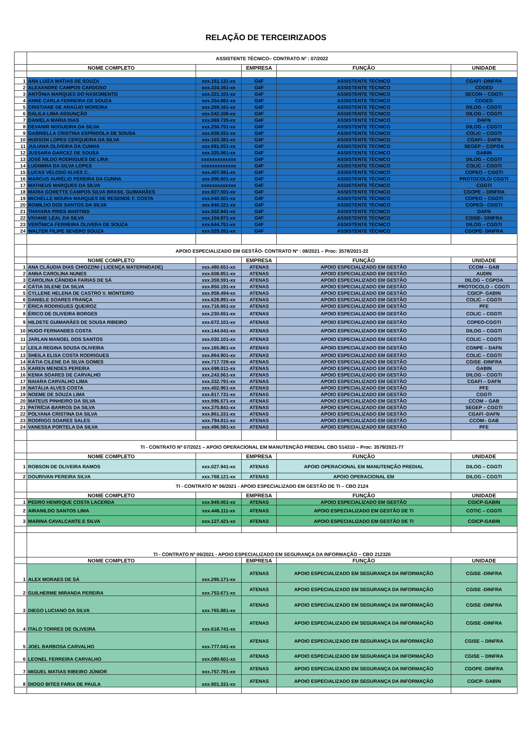RELAÇÃO DE TERCEIRIZADOS
| | ASSISTENTE TÉCNICO– CONTRATO Nº : 07/2022 | | | | |
| | NOME COMPLETO | | EMPRESA | FUNÇÃO | UNIDADE |
| 1 | ANA LUIZA MATIAS DE SOUZA | xxx.161.131-xx | G4F | ASSISTENTE TÉCNICO | CGAFI -DINFRA |
| 2 | ALEXANDRE CAMPOS CARDOSO | xxx.224.161-xx | G4F | ASSISTENTE TÉCNICO | COGED |
| 3 | ANTÔNIA MARQUES DO NASCIMENTO | xxx.321.101-xx | G4F | ASSISTENTE TÉCNICO | SECON – CGGTI |
| 4 | ANNE CARLA FERREIRA DE SOUZA | xxx.354.881-xx | G4F | ASSISTENTE TÉCNICO | COGED |
| 5 | CRISTIANE DE ARAÚJO MOREIRA | xxx.269.161-xx | G4F | ASSISTENTE TÉCNICO | DILOG – CGGTI |
| 6 | DALILA LIMA ASSUNÇÃO | xxx.542.106-xx | G4F | ASSISTENTE TÉCNICO | DILOG – CGGTI |
| 7 | DANIELA MARIA DIAS | xxx.069.735-xx | G4F | ASSISTENTE TÉCNICO | DAFN |
| 8 | DEVANIR NOGUEIRA DA SILVA | xxx.250.751-xx | G4F | ASSISTENTE TÉCNICO | DILOG – CGGTI |
| 9 | GABRIELLA CRISTINA ESPÍNDOLA DE SOUSA | xxx.658.551-xx | G4F | ASSISTENTE TÉCNICO | COLIC – CGGTI |
| 10 | HUDSON LOPES CERQUEIRA DA SILVA | xxx.103.381-xx | G4F | ASSISTENTE TÉCNICO | CGAFI – DAFN |
| 11 | JULIANA OLIVEIRA DA CUNHA | xxx.681.051-xx | G4F | ASSISTENTE TÉCNICO | SEGEP – CGPOA |
| 12 | JUSSARA GARCEZ DE SOUSA | xxx.325.061-xx | G4F | ASSISTENTE TÉCNICO | GABIN |
| 13 | JOSÉ NILDO RODRIGUES DE LIRA | xxxxxxxxxxxxx | G4F | ASSISTENTE TÉCNICO | DILOG – CGGTI |
| 14 | LUDIMIRA DA SILVA LOPES | xxxxxxxxxxxxx | G4F | ASSISTENTE TÉCNICO | COLIC – CGGTI |
| 15 | LUCAS VELOSO ALVES C. | xxx.407.081-xx | G4F | ASSISTENTE TÉCNICO | COPEO – CGGTI |
| 16 | MARCUS AURÉLIO PEREIRA DA CUNHA | xxx.006.601-xx | G4F | ASSISTENTE TÉCNICO | PROTOCOLO/ CGGTI |
| 17 | MATHEUS MARQUES DA SILVA | xxxxxxxxxxxxx | G4F | ASSISTENTE TÉCNICO | CGGTI |
| 18 | MARIA GORETTE CAMPOS SILVA BRASIL GUIMARÃES | xxx.827.501-xx | G4F | ASSISTENTE TÉCNICO | CGOPE – DINFRA |
| 19 | MICHELLE MOURA MARQUES DE RESENDE F. COSTA | xxx.040.501-xx | G4F | ASSISTENTE TÉCNICO | COPEO – CGGTI |
| 20 | ROMILDO DOS SANTOS DA SILVA | xxx.940.221-xx | G4F | ASSISTENTE TÉCNICO | COPEO– CGGTI |
| 21 | THAYARA PIRES MARTINS | xxx.502.941-xx | G4F | ASSISTENTE TÉCNICO | DAFN |
| 22 | VIVIANE LEAL DA SILVA | xxx.104.971-xx | G4F | ASSISTENTE TÉCNICO | CGISE– DINFRA |
| 23 | VERÔNICA FERREIRA OLIVERA DE SOUZA | xxx.644.751-xx | G4F | ASSISTENTE TÉCNICO | DILOG – CGGTI |
| 24 | WALTER FILIPE SEVERO SOUZA | xxx.529.261-xx | G4F | ASSISTENTE TÉCNICO | CGOPE- DINFRA |
| | APOIO ESPECIALIZADO EM GESTÃO- CONTRATO Nº : 08/2021 – Proc: 3578/2021-22 | | | | |
| | NOME COMPLETO | | EMPRESA | FUNÇÃO | UNIDADE |
| 1 | ANA CLÁUDIA DIAS CHIOZZINI ( LICENÇA MATERNIDADE) | xxx.480.651-xx | ATENAS | APOIO ESPECIALIZADO EM GESTÃO | CCOM – GAB |
| 2 | ANNA CAROLINA NUNES | xxx.608.851-xx | ATENAS | APOIO ESPECIALIZADO EM GESTÃO | AUDIN |
| 3 | CAROLINA CÂNDIDA FARIAS DE SÁ | xxx.359.591-xx | ATENAS | APOIO ESPECIALIZADO EM GESTÃO | DILOG – CGPOA |
| 4 | CÁTIA SILENE DA SILVA | xxx.850.191-xx | ATENAS | APOIO ESPECIALIZADO EM GESTÃO | PROTOCOLO – CGGTI |
| 5 | CYLLENE HELENA DE CASTRO V. MONTEIRO | xxx.958.494-xx | ATENAS | APOIO ESPECIALIZADO EM GESTÃO | CGICP- GABIN |
| 6 | DANIELE SOARES FRANÇA | xxx.628.891-xx | ATENAS | APOIO ESPECIALIZADO EM GESTÃO | COLIC – CGGTI |
| 7 | ÉRICA RODRIGUES QUEIROZ | xxx.716.661-xx | ATENAS | APOIO ESPECIALIZADO EM GESTÃO | PFE |
| 8 | ÉRICO DE OLIVEIRA BORGES | xxx.230.651-xx | ATENAS | APOIO ESPECIALIZADO EM GESTÃO | COLIC – CGGTI |
| 9 | HILDETE GUIMARÃES DE SOUSA RIBEIRO | xxx.672.101-xx | ATENAS | APOIO ESPECIALIZADO EM GESTÃO | COPEO-CGGTI |
| 10 | HUGO FERNANDES COSTA | xxx.144.041-xx | ATENAS | APOIO ESPECIALIZADO EM GESTÃO | DILOG – CGGTI |
| 11 | JARLAN MANOEL DOS SANTOS | xxx.030.101-xx | ATENAS | APOIO ESPECIALIZADO EM GESTÃO | COLIC – CGGTI |
| 12 | LEILA REGINA SOUSA OLIVEIRA | xxx.165.861-xx | ATENAS | APOIO ESPECIALIZADO EM GESTÃO | CGNPE – DAFN |
| 13 | SHEILA ELISA COSTA RODRIGUES | xxx.864.901-xx | ATENAS | APOIO ESPECIALIZADO EM GESTÃO | COLIC – CGGTI |
| 14 | KÁTIA CILENE DA SILVA GOMES | xxx.717.726-xx | ATENAS | APOIO ESPECIALIZADO EM GESTÃO | CGISE -DINFRA |
| 15 | KAREN MENDES PEREIRA | xxx.698.011-xx | ATENAS | APOIO ESPECIALIZADO EM GESTÃO | GABIN |
| 16 | KENIA SOARES DE CARVALHO | xxx.243.561-xx | ATENAS | APOIO ESPECIALIZADO EM GESTÃO | DILOG – CGGTI |
| 17 | NAIARA CARVALHO LIMA | xxx.332.791-xx | ATENAS | APOIO ESPECIALIZADO EM GESTÃO | CGAFI – DAFN |
| 18 | NATÁLIA ALVES COSTA | xxx.402.961-xx | ATENAS | APOIO ESPECIALIZADO EM GESTÃO | PFE |
| 19 | NOEME DE SOUZA LIMA | xxx.817.731-xx | ATENAS | APOIO ESPECIALIZADO EM GESTÃO | CGGTI |
| 20 | MATEUS PINHEIRO DA SILVA | xxx.996.571-xx | ATENAS | APOIO ESPECIALIZADO EM GESTÃO | CCOM – GAB |
| 21 | PATRÍCIA BARROS DA SILVA | xxx.370.841-xx | ATENAS | APOIO ESPECIALIZADO EM GESTÃO | SEGEP – CGGTI |
| 22 | POLYANA CRISTINA DA SILVA | xxx.861.331-xx | ATENAS | APOIO ESPECIALIZADO EM GESTÃO | CGAFI -DAFN |
| 23 | RODRIGO SOARES SALES | xxx.794.811-xx | ATENAS | APOIO ESPECIALIZADO EM GESTÃO | CCOM– GAB |
| 24 | VANESSA PORTELA DA SILVA | xxx.496.581-xx | ATENAS | APOIO ESPECIALIZADO EM GESTÃO | PFE |
| | TI - CONTRATO Nº 07/2021 – APOIO OPERACIONAL EM MANUTENÇÃO PREDIAL CBO 514310 – Proc: 3579/2021-77 | | | | |
| | NOME COMPLETO | | EMPRESA | FUNÇÃO | UNIDADE |
| 1 | ROBSON DE OLIVEIRA RAMOS | xxx.027.941-xx | ATENAS | APOIO OPERACIONAL EM MANUTENÇÃO PREDIAL | DILOG – CGGTI |
| 2 | DOURIVAN PEREIRA SILVA | xxx.768.121-xx | ATENAS | APOIO OPERACIONAL EM | DILOG – CGGTI |
| | TI - CONTRATO Nº 06/2021 - APOIO ESPECIALIZADO EM GESTÃO DE TI – CBO 2124 | | | | |
| | NOME COMPLETO | | EMPRESA | FUNÇÃO | UNIDADE |
| 1 | PEDRO HENRIQUE COSTA LACERDA | xxx.949.061-xx | ATENAS | APOIO ESPECIALIZADO EM GESTÃO | CGICP-GABIN |
| 2 | AIRANILDO SANTOS LIMA | xxx.446.111-xx | ATENAS | APOIO ESPECIALIZADO EM GESTÃO DE TI | COTIC – CGGTI |
| 3 | MARINA CAVALCANTE E SILVA | xxx.127.421-xx | ATENAS | APOIO ESPECIALIZADO EM GESTÃO DE TI | CGICP-GABIN |
| | TI - CONTRATO Nº 06/2021 - APOIO ESPECIALIZADO EM SEGURANÇA DA INFORMAÇÃO – CBO 212320 | | | | |
| | NOME COMPLETO | | EMPRESA | FUNÇÃO | UNIDADE |
| 1 | ALEX MORAES DE SÁ | xxx.295.171-xx | ATENAS | APOIO ESPECIALIZADO EM SEGURANÇA DA INFORMAÇÃO | CGISE -DINFRA |
| 2 | GUILHERME MIRANDA PEREIRA | xxx.753.671-xx | ATENAS | APOIO ESPECIALIZADO EM SEGURANÇA DA INFORMAÇÃO | CGISE -DINFRA |
| 3 | DIEGO LUCIANO DA SILVA | xxx.765.881-xx | ATENAS | APOIO ESPECIALIZADO EM SEGURANÇA DA INFORMAÇÃO | CGISE -DINFRA |
| 4 | ITALO TORRES DE OLIVEIRA | xxx.618.741-xx | ATENAS | APOIO ESPECIALIZADO EM SEGURANÇA DA INFORMAÇÃO | CGISE -DINFRA |
| 5 | JOEL BARBOSA CARVALHO | xxx.777.041-xx | ATENAS | APOIO ESPECIALIZADO EM SEGURANÇA DA INFORMAÇÃO | CGISE – DINFRA |
| 6 | LEONEL FERREIRA CARVALHO | xxx.080.601-xx | ATENAS | APOIO ESPECIALIZADO EM SEGURANÇA DA INFORMAÇÃO | CGISE – DINFRA |
| 7 | MIGUEL MATIAS RIBEIRO JÚNIOR | xxx.757.791-xx | ATENAS | APOIO ESPECIALIZADO EM SEGURANÇA DA INFORMAÇÃO | CGOPE -DINFRA |
| 8 | DIOGO BITES FARIA DE PAULA | xxx.901.331-xx | ATENAS | APOIO ESPECIALIZADO EM SEGURANÇA DA INFORMAÇÃO | CGICP- GABIN |